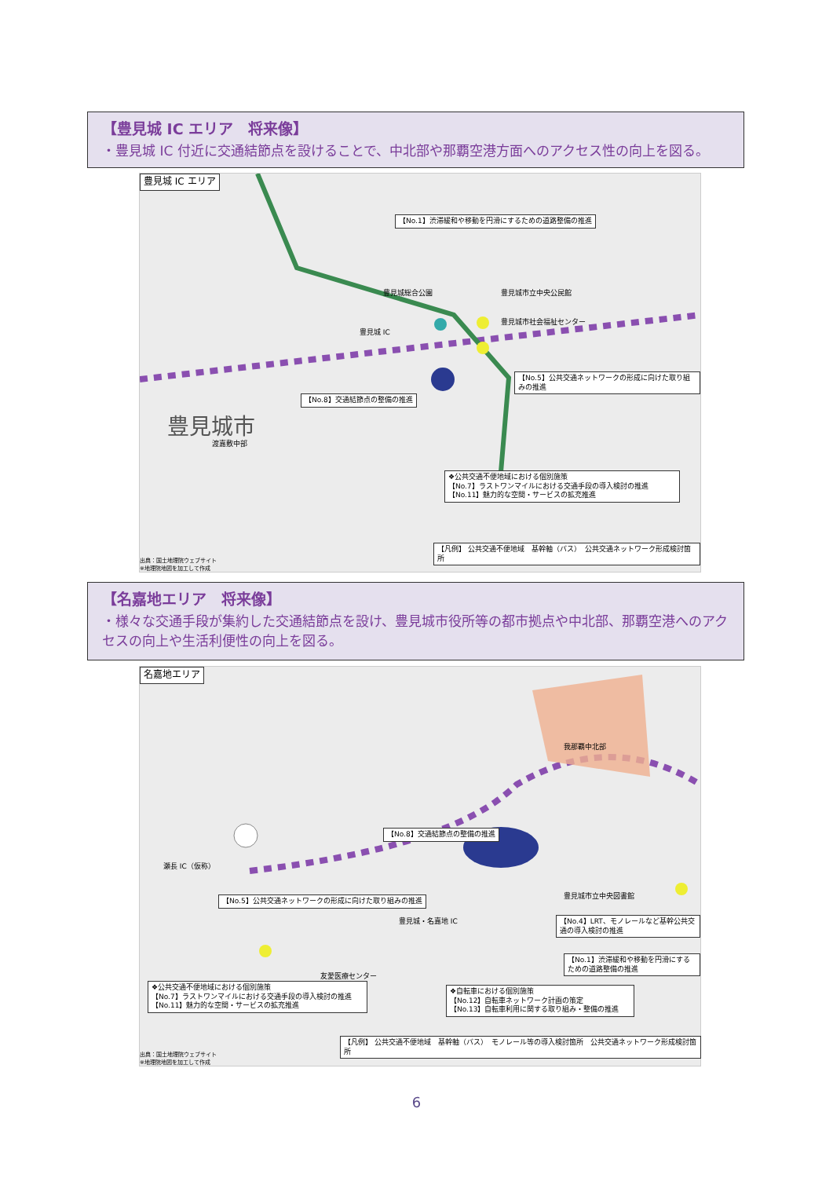【豊見城 IC エリア　将来像】
・豊見城 IC 付近に交通結節点を設けることで、中北部や那覇空港方面へのアクセス性の向上を図る。
豊見城 IC エリア
【No.1】渋滞緩和や移動を円滑にするための道路整備の推進
豊見城総合公園 豊見城市立中央公民館
豊見城市社会福祉センター
豊見城 IC
【No.5】公共交通ネットワークの形成に向けた取り組みの推進
【No.8】交通結節点の整備の推進
豊見城市
渡嘉敷中部
❖公共交通不便地域における個別施策
【No.7】ラストワンマイルにおける交通手段の導入検討の推進
【No.11】魅力的な空間・サービスの拡充推進
出典：国土地理院ウェブサイト
※地理院地図を加工して作成
【凡例】 公共交通不便地域　基幹軸（バス）　公共交通ネットワーク形成検討箇所
【名嘉地エリア　将来像】
・様々な交通手段が集約した交通結節点を設け、豊見城市役所等の都市拠点や中北部、那覇空港へのアクセスの向上や生活利便性の向上を図る。
名嘉地エリア
我那覇中北部
【No.8】交通結節点の整備の推進
瀬長 IC（仮称）
【No.5】公共交通ネットワークの形成に向けた取り組みの推進
豊見城市立中央図書館
豊見城・名嘉地 IC
【No.4】LRT、モノレールなど基幹公共交通の導入検討の推進
【No.1】渋滞緩和や移動を円滑にするための道路整備の推進
友愛医療センター
❖公共交通不便地域における個別施策
【No.7】ラストワンマイルにおける交通手段の導入検討の推進
【No.11】魅力的な空間・サービスの拡充推進
❖自転車における個別施策
【No.12】自転車ネットワーク計画の策定
【No.13】自転車利用に関する取り組み・整備の推進
出典：国土地理院ウェブサイト
※地理院地図を加工して作成
【凡例】 公共交通不便地域　基幹軸（バス）　モノレール等の導入検討箇所　公共交通ネットワーク形成検討箇所
6